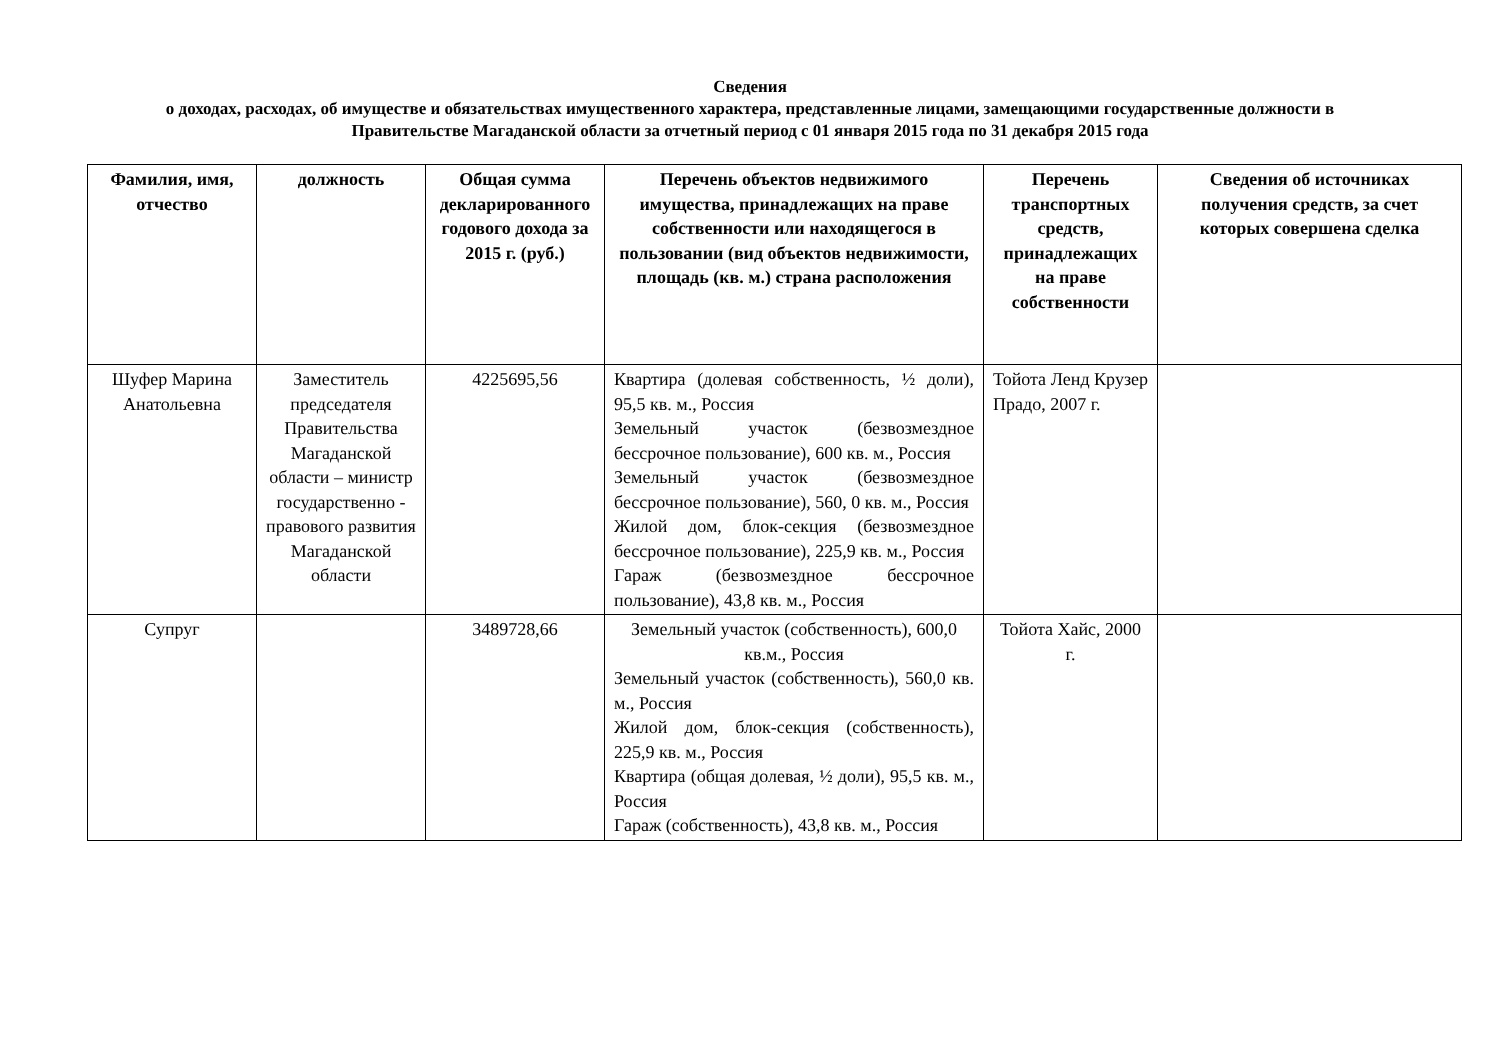Сведения
о доходах, расходах, об имуществе и обязательствах имущественного характера, представленные лицами, замещающими государственные должности в Правительстве Магаданской области за отчетный период с 01 января 2015 года по 31 декабря 2015 года
| Фамилия, имя, отчество | должность | Общая сумма декларированного годового дохода за 2015 г. (руб.) | Перечень объектов недвижимого имущества, принадлежащих на праве собственности или находящегося в пользовании (вид объектов недвижимости, площадь (кв. м.) страна расположения | Перечень транспортных средств, принадлежащих на праве собственности | Сведения об источниках получения средств, за счет которых совершена сделка |
| --- | --- | --- | --- | --- | --- |
| Шуфер Марина Анатольевна | Заместитель председателя Правительства Магаданской области – министр государственно - правового развития Магаданской области | 4225695,56 | Квартира (долевая собственность, ½ доли), 95,5 кв. м., Россия Земельный участок (безвозмездное бессрочное пользование), 600 кв. м., Россия Земельный участок (безвозмездное бессрочное пользование), 560, 0 кв. м., Россия Жилой дом, блок-секция (безвозмездное бессрочное пользование), 225,9 кв. м., Россия Гараж (безвозмездное бессрочное пользование), 43,8 кв. м., Россия | Тойота Ленд Крузер Прадо, 2007 г. | |
| Супруг | | 3489728,66 | Земельный участок (собственность), 600,0 кв.м., Россия Земельный участок (собственность), 560,0 кв. м., Россия Жилой дом, блок-секция (собственность), 225,9 кв. м., Россия Квартира (общая долевая, ½ доли), 95,5 кв. м., Россия Гараж (собственность), 43,8 кв. м., Россия | Тойота Хайс, 2000 г. | |